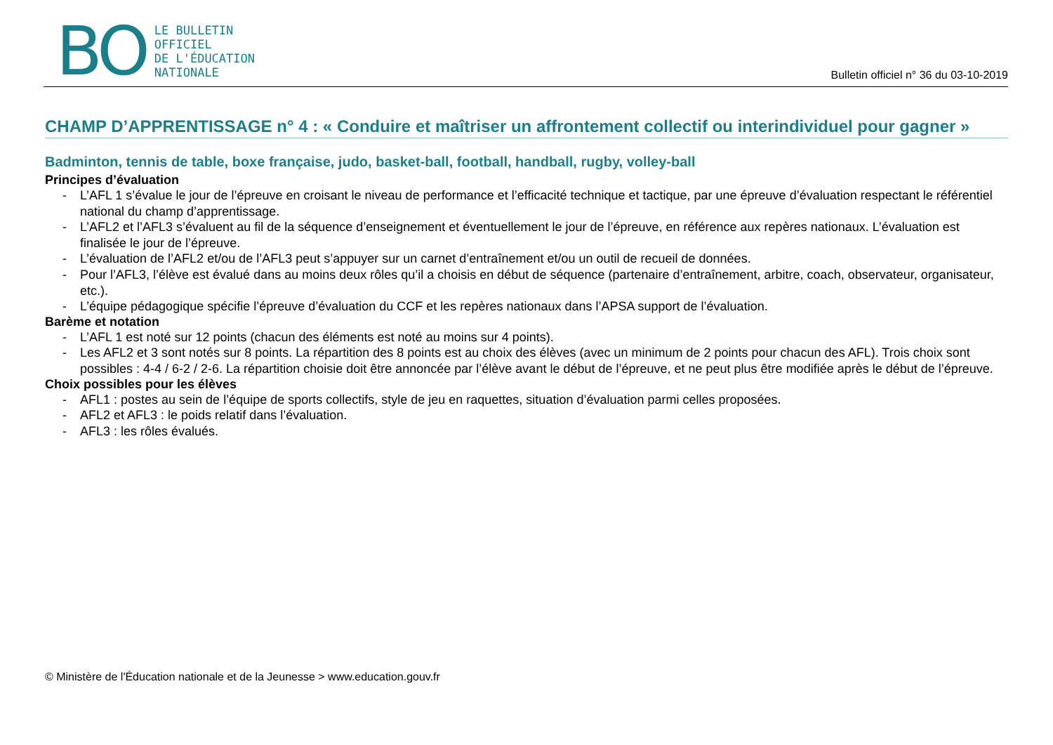BO
LE BULLETIN
OFFICIEL
DE L'ÉDUCATION
NATIONALE
Bulletin officiel n° 36 du 03-10-2019
CHAMP D’APPRENTISSAGE n° 4 : « Conduire et maîtriser un affrontement collectif ou interindividuel pour gagner »
Badminton, tennis de table, boxe française, judo, basket-ball, football, handball, rugby, volley-ball
Principes d’évaluation
- L’AFL 1 s’évalue le jour de l’épreuve en croisant le niveau de performance et l’efficacité technique et tactique, par une épreuve d’évaluation respectant le référentiel national du champ d’apprentissage.
- L’AFL2 et l’AFL3 s’évaluent au fil de la séquence d’enseignement et éventuellement le jour de l’épreuve, en référence aux repères nationaux. L’évaluation est finalisée le jour de l’épreuve.
- L’évaluation de l’AFL2 et/ou de l’AFL3 peut s’appuyer sur un carnet d’entraînement et/ou un outil de recueil de données.
- Pour l’AFL3, l’élève est évalué dans au moins deux rôles qu’il a choisis en début de séquence (partenaire d’entraînement, arbitre, coach, observateur, organisateur, etc.).
- L’équipe pédagogique spécifie l’épreuve d’évaluation du CCF et les repères nationaux dans l’APSA support de l’évaluation.
Barème et notation
- L’AFL 1 est noté sur 12 points (chacun des éléments est noté au moins sur 4 points).
- Les AFL2 et 3 sont notés sur 8 points. La répartition des 8 points est au choix des élèves (avec un minimum de 2 points pour chacun des AFL). Trois choix sont possibles : 4-4 / 6-2 / 2-6. La répartition choisie doit être annoncée par l’élève avant le début de l’épreuve, et ne peut plus être modifiée après le début de l’épreuve.
Choix possibles pour les élèves
- AFL1 : postes au sein de l’équipe de sports collectifs, style de jeu en raquettes, situation d’évaluation parmi celles proposées.
- AFL2 et AFL3 : le poids relatif dans l’évaluation.
- AFL3 : les rôles évalués.
© Ministère de l'Éducation nationale et de la Jeunesse > www.education.gouv.fr